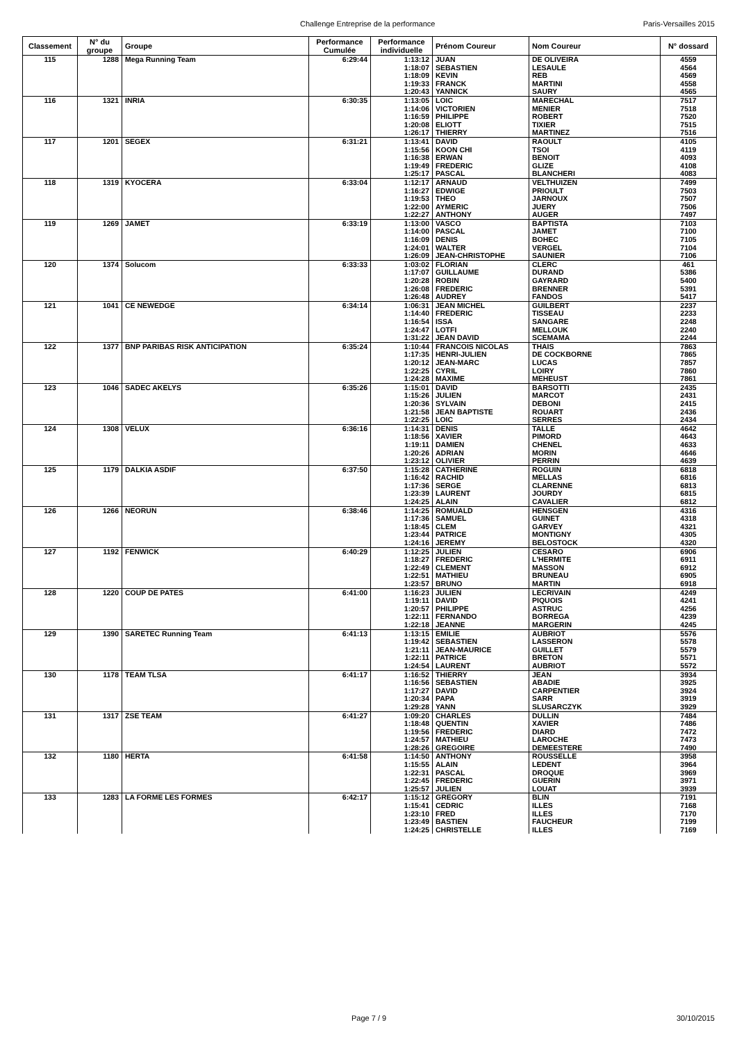Challenge Entreprise de la performance Paris-Versailles 2015
| Classement | N° du groupe | Groupe | Performance Cumulée | Performance individuelle | Prénom Coureur | Nom Coureur | N° dossard |
| --- | --- | --- | --- | --- | --- | --- | --- |
| 115 | 1288 | Mega Running Team | 6:29:44 | 1:13:12 | JUAN | DE OLIVEIRA | 4559 |
| | | | | 1:18:07 | SEBASTIEN | LESAULE | 4564 |
| | | | | 1:18:09 | KEVIN | REB | 4569 |
| | | | | 1:19:33 | FRANCK | MARTINI | 4558 |
| | | | | 1:20:43 | YANNICK | SAURY | 4565 |
| 116 | 1321 | INRIA | 6:30:35 | 1:13:05 | LOIC | MARECHAL | 7517 |
| | | | | 1:14:06 | VICTORIEN | MENIER | 7518 |
| | | | | 1:16:59 | PHILIPPE | ROBERT | 7520 |
| | | | | 1:20:08 | ELIOTT | TIXIER | 7515 |
| | | | | 1:26:17 | THIERRY | MARTINEZ | 7516 |
| 117 | 1201 | SEGEX | 6:31:21 | 1:13:41 | DAVID | RAOULT | 4105 |
| | | | | 1:15:56 | KOON CHI | TSOI | 4119 |
| | | | | 1:16:38 | ERWAN | BENOIT | 4093 |
| | | | | 1:19:49 | FREDERIC | GLIZE | 4108 |
| | | | | 1:25:17 | PASCAL | BLANCHERI | 4083 |
| 118 | 1319 | KYOCERA | 6:33:04 | 1:12:17 | ARNAUD | VELTHUIZEN | 7499 |
| | | | | 1:16:27 | EDWIGE | PRIOULT | 7503 |
| | | | | 1:19:53 | THEO | JARNOUX | 7507 |
| | | | | 1:22:00 | AYMERIC | JUERY | 7506 |
| | | | | 1:22:27 | ANTHONY | AUGER | 7497 |
| 119 | 1269 | JAMET | 6:33:19 | 1:13:00 | VASCO | BAPTISTA | 7103 |
| | | | | 1:14:00 | PASCAL | JAMET | 7100 |
| | | | | 1:16:09 | DENIS | BOHEC | 7105 |
| | | | | 1:24:01 | WALTER | VERGEL | 7104 |
| | | | | 1:26:09 | JEAN-CHRISTOPHE | SAUNIER | 7106 |
| 120 | 1374 | Solucom | 6:33:33 | 1:03:02 | FLORIAN | CLERC | 461 |
| | | | | 1:17:07 | GUILLAUME | DURAND | 5386 |
| | | | | 1:20:28 | ROBIN | GAYRARD | 5400 |
| | | | | 1:26:08 | FREDERIC | BRENNER | 5391 |
| | | | | 1:26:48 | AUDREY | FANDOS | 5417 |
| 121 | 1041 | CE NEWEDGE | 6:34:14 | 1:06:31 | JEAN MICHEL | GUILBERT | 2237 |
| | | | | 1:14:40 | FREDERIC | TISSEAU | 2233 |
| | | | | 1:16:54 | ISSA | SANGARE | 2248 |
| | | | | 1:24:47 | LOTFI | MELLOUK | 2240 |
| | | | | 1:31:22 | JEAN DAVID | SCEMAMA | 2244 |
| 122 | 1377 | BNP PARIBAS RISK ANTICIPATION | 6:35:24 | 1:10:44 | FRANCOIS NICOLAS | THAIS | 7863 |
| | | | | 1:17:35 | HENRI-JULIEN | DE COCKBORNE | 7865 |
| | | | | 1:20:12 | JEAN-MARC | LUCAS | 7857 |
| | | | | 1:22:25 | CYRIL | LOIRY | 7860 |
| | | | | 1:24:28 | MAXIME | MEHEUST | 7861 |
| 123 | 1046 | SADEC AKELYS | 6:35:26 | 1:15:01 | DAVID | BARSOTTI | 2435 |
| | | | | 1:15:26 | JULIEN | MARCOT | 2431 |
| | | | | 1:20:36 | SYLVAIN | DEBONI | 2415 |
| | | | | 1:21:58 | JEAN BAPTISTE | ROUART | 2436 |
| | | | | 1:22:25 | LOIC | SERRES | 2434 |
| 124 | 1308 | VELUX | 6:36:16 | 1:14:31 | DENIS | TALLE | 4642 |
| | | | | 1:18:56 | XAVIER | PIMORD | 4643 |
| | | | | 1:19:11 | DAMIEN | CHENEL | 4633 |
| | | | | 1:20:26 | ADRIAN | MORIN | 4646 |
| | | | | 1:23:12 | OLIVIER | PERRIN | 4639 |
| 125 | 1179 | DALKIA ASDIF | 6:37:50 | 1:15:28 | CATHERINE | ROGUIN | 6818 |
| | | | | 1:16:42 | RACHID | MELLAS | 6816 |
| | | | | 1:17:36 | SERGE | CLARENNE | 6813 |
| | | | | 1:23:39 | LAURENT | JOURDY | 6815 |
| | | | | 1:24:25 | ALAIN | CAVALIER | 6812 |
| 126 | 1266 | NEORUN | 6:38:46 | 1:14:25 | ROMUALD | HENSGEN | 4316 |
| | | | | 1:17:36 | SAMUEL | GUINET | 4318 |
| | | | | 1:18:45 | CLEM | GARVEY | 4321 |
| | | | | 1:23:44 | PATRICE | MONTIGNY | 4305 |
| | | | | 1:24:16 | JEREMY | BELOSTOCK | 4320 |
| 127 | 1192 | FENWICK | 6:40:29 | 1:12:25 | JULIEN | CESARO | 6906 |
| | | | | 1:18:27 | FREDERIC | L'HERMITE | 6911 |
| | | | | 1:22:49 | CLEMENT | MASSON | 6912 |
| | | | | 1:22:51 | MATHIEU | BRUNEAU | 6905 |
| | | | | 1:23:57 | BRUNO | MARTIN | 6918 |
| 128 | 1220 | COUP DE PATES | 6:41:00 | 1:16:23 | JULIEN | LECRIVAIN | 4249 |
| | | | | 1:19:11 | DAVID | PIQUOIS | 4241 |
| | | | | 1:20:57 | PHILIPPE | ASTRUC | 4256 |
| | | | | 1:22:11 | FERNANDO | BORREGA | 4239 |
| | | | | 1:22:18 | JEANNE | MARGERIN | 4245 |
| 129 | 1390 | SARETEC Running Team | 6:41:13 | 1:13:15 | EMILIE | AUBRIOT | 5576 |
| | | | | 1:19:42 | SEBASTIEN | LASSERON | 5578 |
| | | | | 1:21:11 | JEAN-MAURICE | GUILLET | 5579 |
| | | | | 1:22:11 | PATRICE | BRETON | 5571 |
| | | | | 1:24:54 | LAURENT | AUBRIOT | 5572 |
| 130 | 1178 | TEAM TLSA | 6:41:17 | 1:16:52 | THIERRY | JEAN | 3934 |
| | | | | 1:16:56 | SEBASTIEN | ABADIE | 3925 |
| | | | | 1:17:27 | DAVID | CARPENTIER | 3924 |
| | | | | 1:20:34 | PAPA | SARR | 3919 |
| | | | | 1:29:28 | YANN | SLUSARCZYK | 3929 |
| 131 | 1317 | ZSE TEAM | 6:41:27 | 1:09:20 | CHARLES | DULLIN | 7484 |
| | | | | 1:18:48 | QUENTIN | XAVIER | 7486 |
| | | | | 1:19:56 | FREDERIC | DIARD | 7472 |
| | | | | 1:24:57 | MATHIEU | LAROCHE | 7473 |
| | | | | 1:28:26 | GREGOIRE | DEMEESTERE | 7490 |
| 132 | 1180 | HERTA | 6:41:58 | 1:14:50 | ANTHONY | ROUSSELLE | 3958 |
| | | | | 1:15:55 | ALAIN | LEDENT | 3964 |
| | | | | 1:22:31 | PASCAL | DROQUE | 3969 |
| | | | | 1:22:45 | FREDERIC | GUERIN | 3971 |
| | | | | 1:25:57 | JULIEN | LOUAT | 3939 |
| 133 | 1283 | LA FORME LES FORMES | 6:42:17 | 1:15:12 | GREGORY | BLIN | 7191 |
| | | | | 1:15:41 | CEDRIC | ILLES | 7168 |
| | | | | 1:23:10 | FRED | ILLES | 7170 |
| | | | | 1:23:49 | BASTIEN | FAUCHEUR | 7199 |
| | | | | 1:24:25 | CHRISTELLE | ILLES | 7169 |
Page 7 / 9 30/10/2015